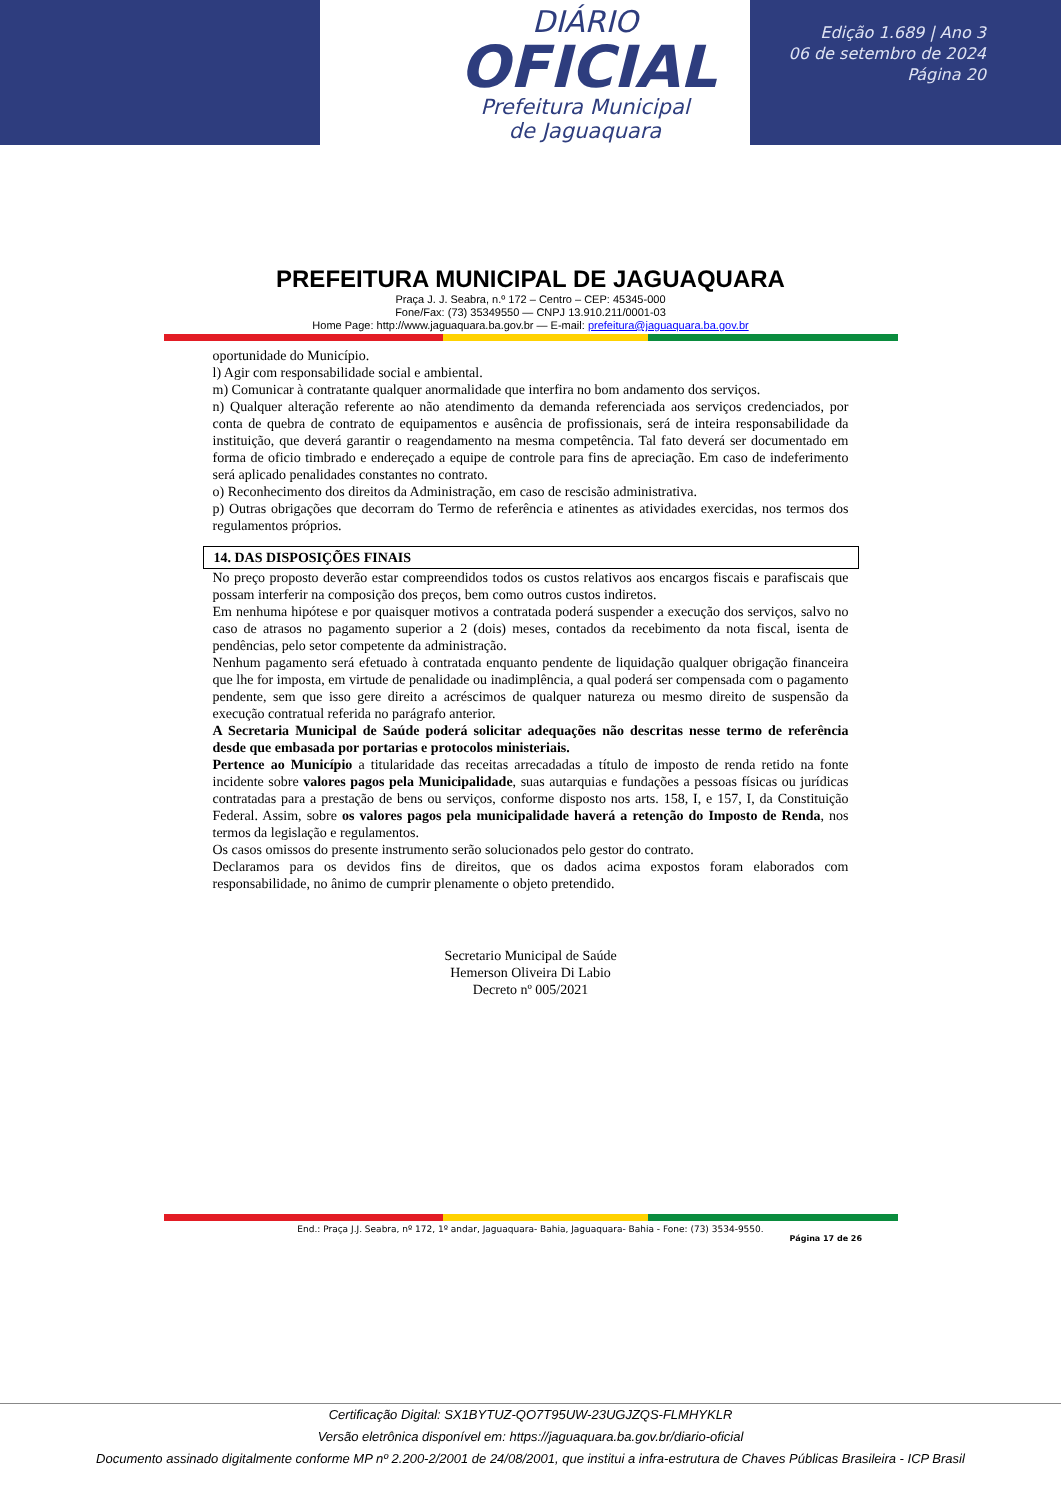DIÁRIO
OFICIAL
Prefeitura Municipal
de Jaguaquara
Edição 1.689 | Ano 3
06 de setembro de 2024
Página 20
PREFEITURA MUNICIPAL DE JAGUAQUARA
Praça J. J. Seabra, n.º 172 – Centro – CEP: 45345-000
Fone/Fax: (73) 35349550 — CNPJ 13.910.211/0001-03
Home Page: http://www.jaguaquara.ba.gov.br — E-mail: prefeitura@jaguaquara.ba.gov.br
oportunidade do Município.
l) Agir com responsabilidade social e ambiental.
m) Comunicar à contratante qualquer anormalidade que interfira no bom andamento dos serviços.
n) Qualquer alteração referente ao não atendimento da demanda referenciada aos serviços credenciados, por conta de quebra de contrato de equipamentos e ausência de profissionais, será de inteira responsabilidade da instituição, que deverá garantir o reagendamento na mesma competência. Tal fato deverá ser documentado em forma de oficio timbrado e endereçado a equipe de controle para fins de apreciação. Em caso de indeferimento será aplicado penalidades constantes no contrato.
o) Reconhecimento dos direitos da Administração, em caso de rescisão administrativa.
p) Outras obrigações que decorram do Termo de referência e atinentes as atividades exercidas, nos termos dos regulamentos próprios.
14. DAS DISPOSIÇÕES FINAIS
No preço proposto deverão estar compreendidos todos os custos relativos aos encargos fiscais e parafiscais que possam interferir na composição dos preços, bem como outros custos indiretos.
Em nenhuma hipótese e por quaisquer motivos a contratada poderá suspender a execução dos serviços, salvo no caso de atrasos no pagamento superior a 2 (dois) meses, contados da recebimento da nota fiscal, isenta de pendências, pelo setor competente da administração.
Nenhum pagamento será efetuado à contratada enquanto pendente de liquidação qualquer obrigação financeira que lhe for imposta, em virtude de penalidade ou inadimplência, a qual poderá ser compensada com o pagamento pendente, sem que isso gere direito a acréscimos de qualquer natureza ou mesmo direito de suspensão da execução contratual referida no parágrafo anterior.
A Secretaria Municipal de Saúde poderá solicitar adequações não descritas nesse termo de referência desde que embasada por portarias e protocolos ministeriais.
Pertence ao Município a titularidade das receitas arrecadadas a título de imposto de renda retido na fonte incidente sobre valores pagos pela Municipalidade, suas autarquias e fundações a pessoas físicas ou jurídicas contratadas para a prestação de bens ou serviços, conforme disposto nos arts. 158, I, e 157, I, da Constituição Federal. Assim, sobre os valores pagos pela municipalidade haverá a retenção do Imposto de Renda, nos termos da legislação e regulamentos.
Os casos omissos do presente instrumento serão solucionados pelo gestor do contrato.
Declaramos para os devidos fins de direitos, que os dados acima expostos foram elaborados com responsabilidade, no ânimo de cumprir plenamente o objeto pretendido.
Secretario Municipal de Saúde
Hemerson Oliveira Di Labio
Decreto nº 005/2021
End.: Praça J.J. Seabra, nº 172, 1º andar, Jaguaquara- Bahia, Jaguaquara- Bahia - Fone: (73) 3534-9550.
Página 17 de 26
Certificação Digital: SX1BYTUZ-QO7T95UW-23UGJZQS-FLMHYKLR
Versão eletrônica disponível em: https://jaguaquara.ba.gov.br/diario-oficial
Documento assinado digitalmente conforme MP nº 2.200-2/2001 de 24/08/2001, que institui a infra-estrutura de Chaves Públicas Brasileira - ICP Brasil